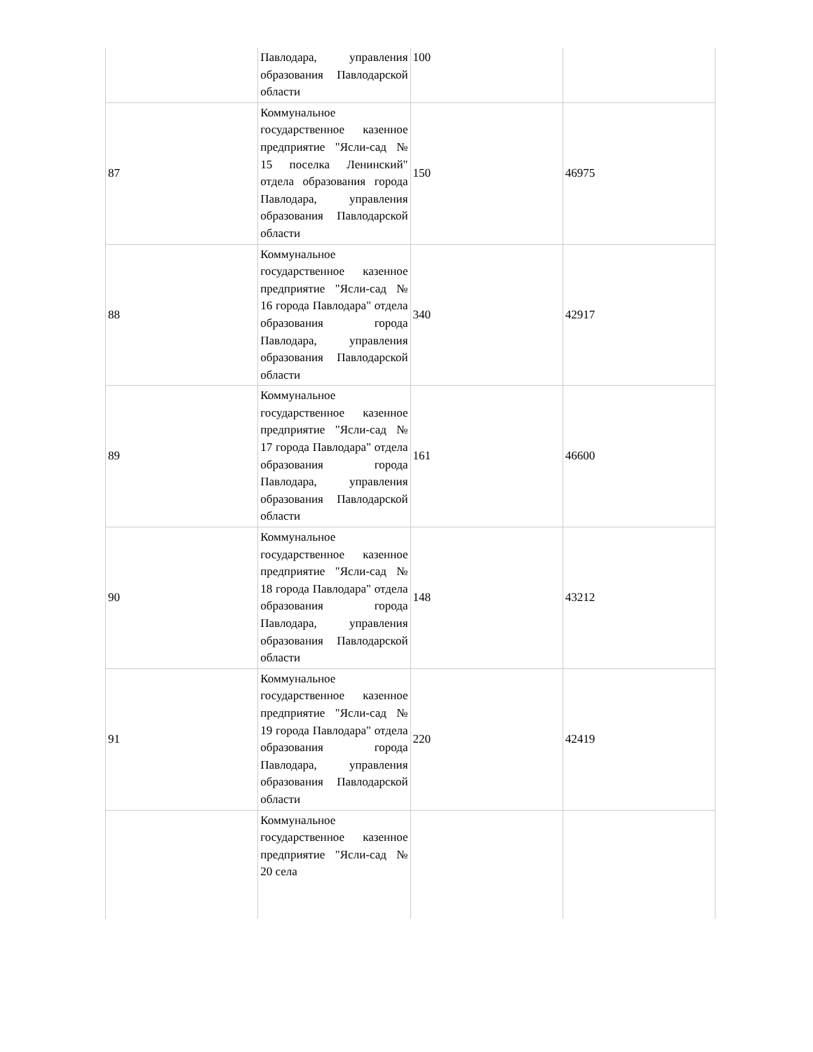| | Павлодара, управления образования Павлодарской области | 100 | |
| 87 | Коммунальное государственное казенное предприятие "Ясли-сад № 15 поселка Ленинский" отдела образования города Павлодара, управления образования Павлодарской области | 150 | 46975 |
| 88 | Коммунальное государственное казенное предприятие "Ясли-сад № 16 города Павлодара" отдела образования города Павлодара, управления образования Павлодарской области | 340 | 42917 |
| 89 | Коммунальное государственное казенное предприятие "Ясли-сад № 17 города Павлодара" отдела образования города Павлодара, управления образования Павлодарской области | 161 | 46600 |
| 90 | Коммунальное государственное казенное предприятие "Ясли-сад № 18 города Павлодара" отдела образования города Павлодара, управления образования Павлодарской области | 148 | 43212 |
| 91 | Коммунальное государственное казенное предприятие "Ясли-сад № 19 города Павлодара" отдела образования города Павлодара, управления образования Павлодарской области | 220 | 42419 |
| | Коммунальное государственное казенное предприятие "Ясли-сад № 20 села | | |